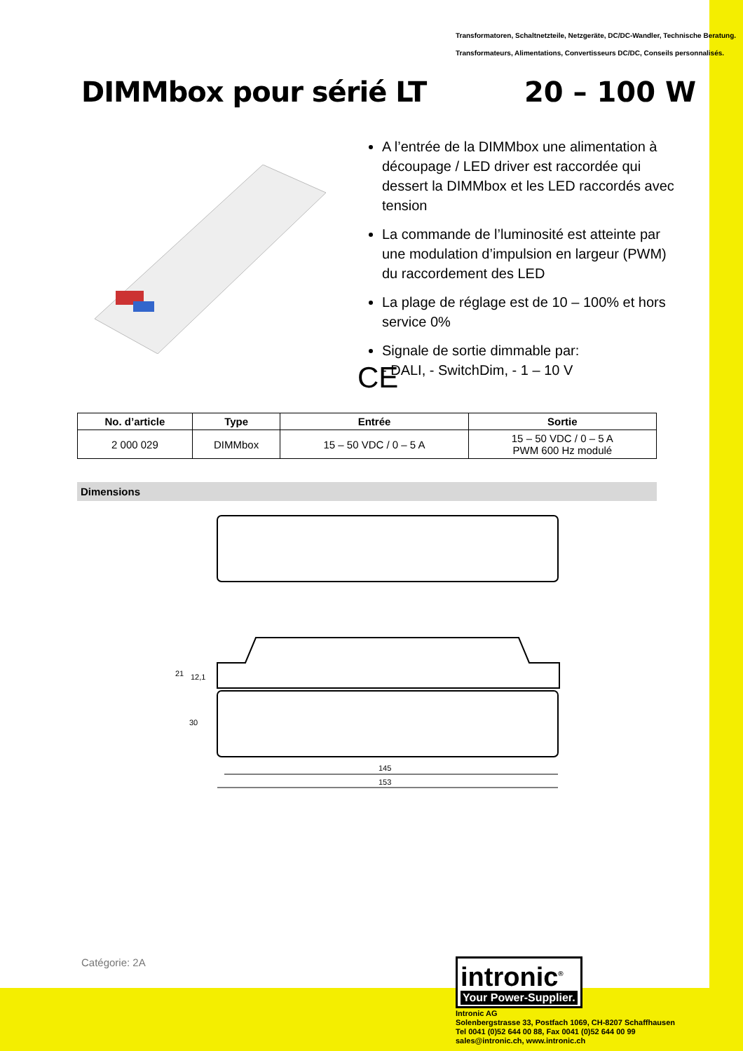Transformatoren, Schaltnetzteile, Netzgeräte, DC/DC-Wandler, Technische Beratung.
Transformateurs, Alimentations, Convertisseurs DC/DC, Conseils personnalisés.
DIMMbox pour sérié LT 20 – 100 W
A l’entrée de la DIMMbox une alimentation à découpage / LED driver est raccordée qui dessert la DIMMbox et les LED raccordés avec tension
La commande de l’luminosité est atteinte par une modulation d’impulsion en largeur (PWM) du raccordement des LED
La plage de réglage est de 10 – 100% et hors service 0%
Signale de sortie dimmable par:
- DALI, - SwitchDim, - 1 – 10 V
CE
| No. d’article | Type | Entrée | Sortie |
| --- | --- | --- | --- |
| 2 000 029 | DIMMbox | 15 – 50 VDC / 0 – 5 A | 15 – 50 VDC / 0 – 5 A PWM 600 Hz modulé |
Dimensions
21
12,1
30
145
153
Catégorie: 2A
intronic<sup>®</sup>
Your Power-Supplier.
Intronic AG
Solenbergstrasse 33, Postfach 1069, CH-8207 Schaffhausen
Tel 0041 (0)52 644 00 88, Fax 0041 (0)52 644 00 99
sales@intronic.ch, www.intronic.ch